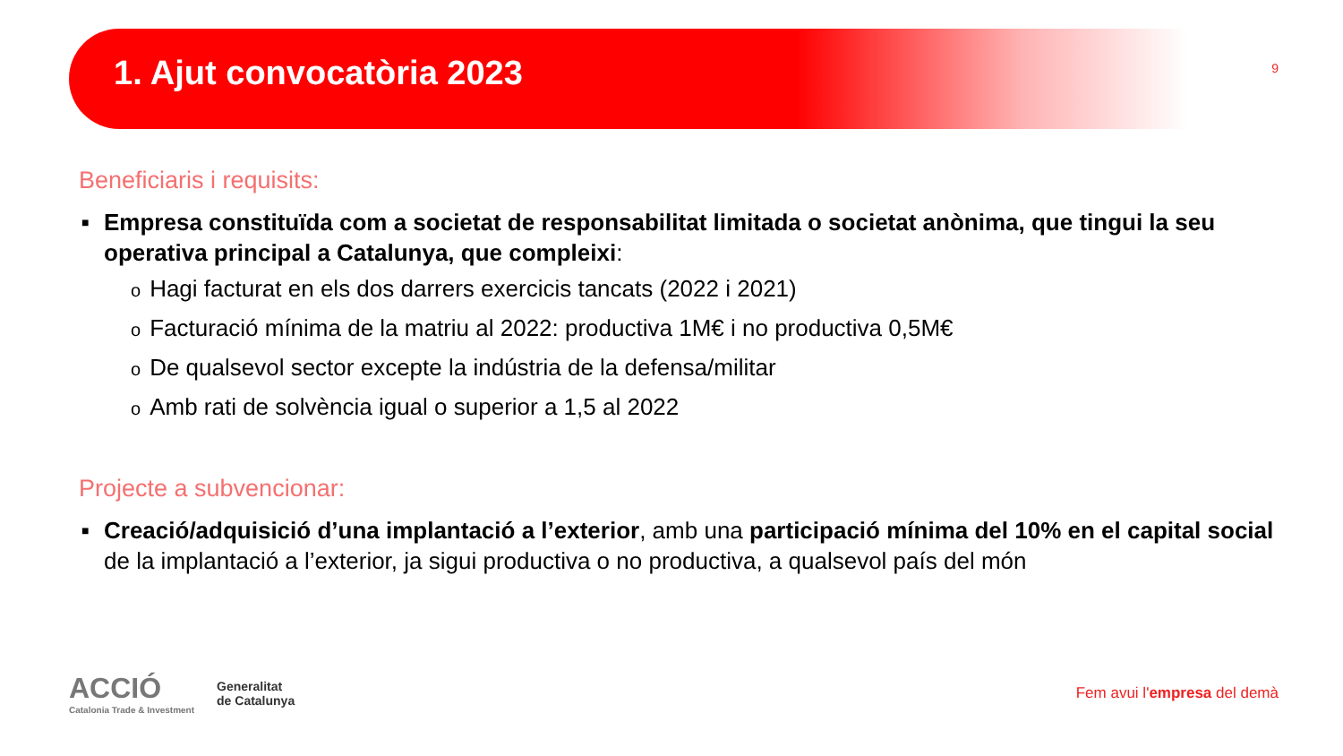1. Ajut convocatòria 2023
9
Beneficiaris i requisits:
■ Empresa constituïda com a societat de responsabilitat limitada o societat anònima, que tingui la seu operativa principal a Catalunya, que compleixi:
o Hagi facturat en els dos darrers exercicis tancats (2022 i 2021)
o Facturació mínima de la matriu al 2022: productiva 1M€ i no productiva 0,5M€
o De qualsevol sector excepte la indústria de la defensa/militar
o Amb rati de solvència igual o superior a 1,5 al 2022
Projecte a subvencionar:
■ Creació/adquisició d’una implantació a l’exterior, amb una participació mínima del 10% en el capital social de la implantació a l’exterior, ja sigui productiva o no productiva, a qualsevol país del món
ACCIÓ
Catalonia Trade & Investment
Generalitat
de Catalunya
Fem avui l'empresa del demà